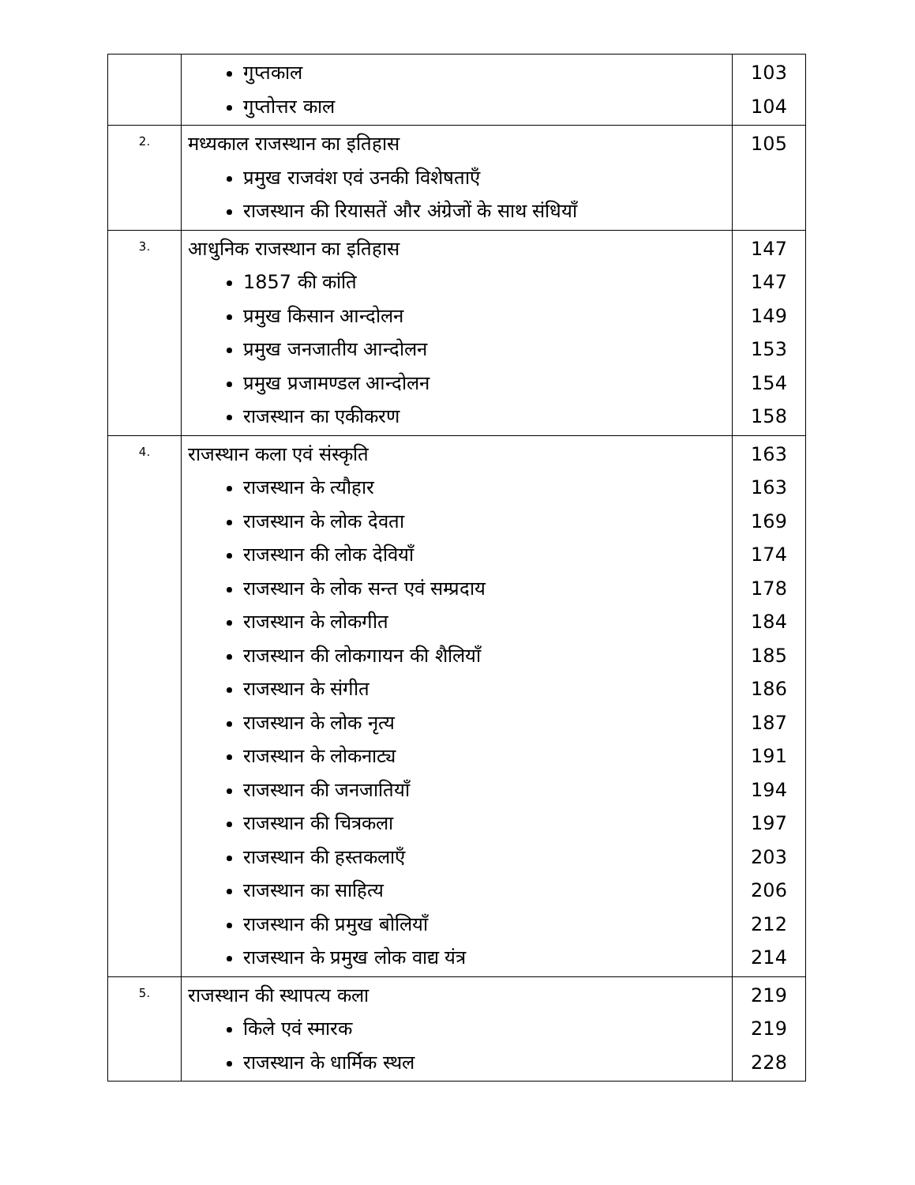| | गुप्तकाल गुप्तोत्तर काल | 103 104 |
| 2. | मध्यकाल राजस्थान का इतिहास प्रमुख राजवंश एवं उनकी विशेषताएँ राजस्थान की रियासतें और अंग्रेजों के साथ संधियाँ | 105 |
| 3. | आधुनिक राजस्थान का इतिहास 1857 की कांति प्रमुख किसान आन्दोलन प्रमुख जनजातीय आन्दोलन प्रमुख प्रजामण्डल आन्दोलन राजस्थान का एकीकरण | 147 147 149 153 154 158 |
| 4. | राजस्थान कला एवं संस्कृति राजस्थान के त्यौहार राजस्थान के लोक देवता राजस्थान की लोक देवियाँ राजस्थान के लोक सन्त एवं सम्प्रदाय राजस्थान के लोकगीत राजस्थान की लोकगायन की शैलियाँ राजस्थान के संगीत राजस्थान के लोक नृत्य राजस्थान के लोकनाट्य राजस्थान की जनजातियाँ राजस्थान की चित्रकला राजस्थान की हस्तकलाएँ राजस्थान का साहित्य राजस्थान की प्रमुख बोलियाँ राजस्थान के प्रमुख लोक वाद्य यंत्र | 163 163 169 174 178 184 185 186 187 191 194 197 203 206 212 214 |
| 5. | राजस्थान की स्थापत्य कला किले एवं स्मारक राजस्थान के धार्मिक स्थल | 219 219 228 |